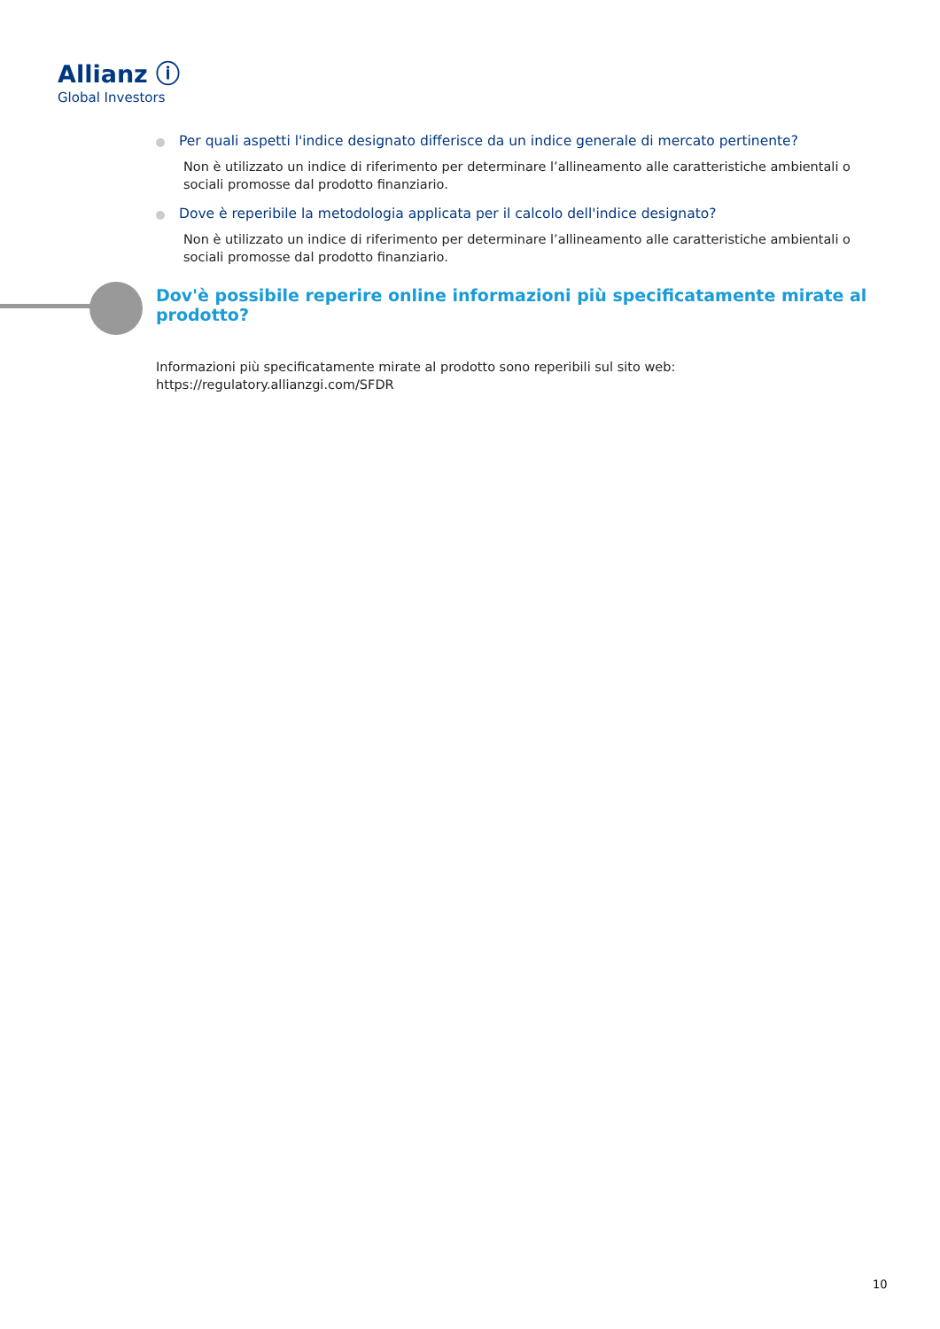Allianz ⓘ
Global Investors
Per quali aspetti l'indice designato differisce da un indice generale di mercato pertinente?
Non è utilizzato un indice di riferimento per determinare l’allineamento alle caratteristiche ambientali o sociali promosse dal prodotto finanziario.
Dove è reperibile la metodologia applicata per il calcolo dell'indice designato?
Non è utilizzato un indice di riferimento per determinare l’allineamento alle caratteristiche ambientali o sociali promosse dal prodotto finanziario.
Dov'è possibile reperire online informazioni più specificatamente mirate al prodotto?
Informazioni più specificatamente mirate al prodotto sono reperibili sul sito web: https://regulatory.allianzgi.com/SFDR
10